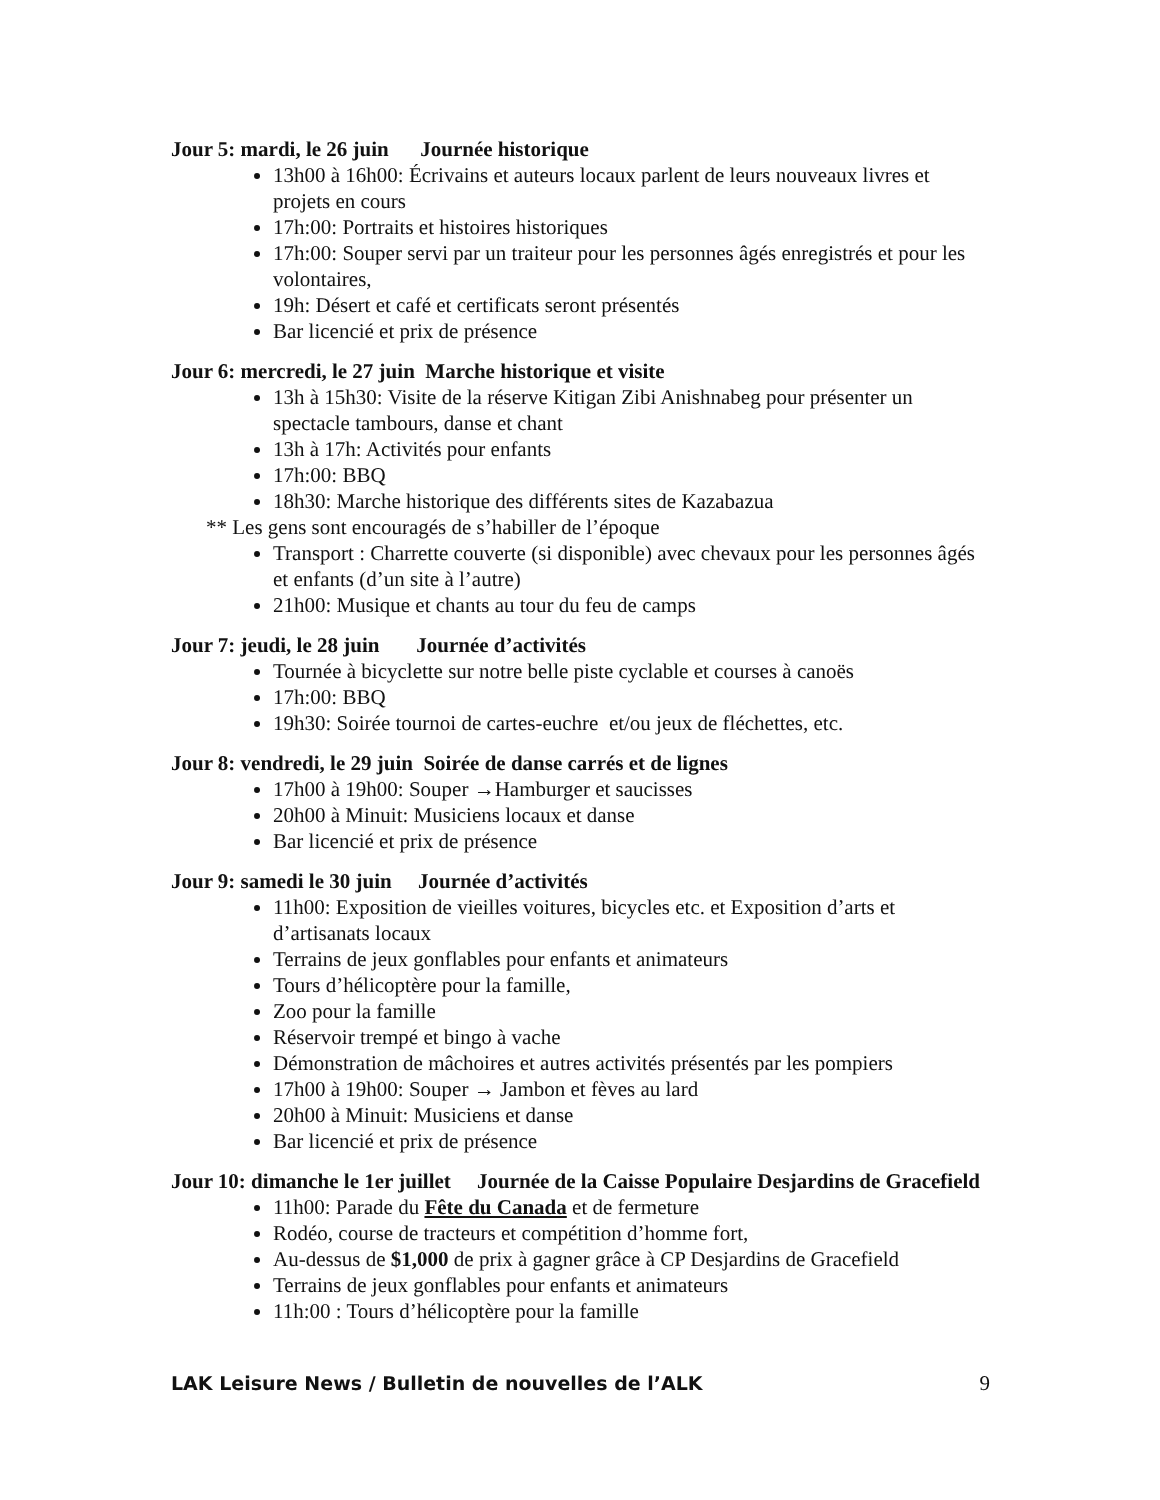Jour 5: mardi, le 26 juin Journée historique
13h00 à 16h00: Écrivains et auteurs locaux parlent de leurs nouveaux livres et projets en cours
17h:00: Portraits et histoires historiques
17h:00: Souper servi par un traiteur pour les personnes âgés enregistrés et pour les volontaires,
19h: Désert et café et certificats seront présentés
Bar licencié et prix de présence
Jour 6: mercredi, le 27 juin Marche historique et visite
13h à 15h30: Visite de la réserve Kitigan Zibi Anishnabeg pour présenter un spectacle tambours, danse et chant
13h à 17h: Activités pour enfants
17h:00: BBQ
18h30: Marche historique des différents sites de Kazabazua
** Les gens sont encouragés de s’habiller de l’époque
Transport : Charrette couverte (si disponible) avec chevaux pour les personnes âgés et enfants (d’un site à l’autre)
21h00: Musique et chants au tour du feu de camps
Jour 7: jeudi, le 28 juin Journée d’activités
Tournée à bicyclette sur notre belle piste cyclable et courses à canoës
17h:00: BBQ
19h30: Soirée tournoi de cartes-euchre et/ou jeux de fléchettes, etc.
Jour 8: vendredi, le 29 juin Soirée de danse carrés et de lignes
17h00 à 19h00: Souper →Hamburger et saucisses
20h00 à Minuit: Musiciens locaux et danse
Bar licencié et prix de présence
Jour 9: samedi le 30 juin Journée d’activités
11h00: Exposition de vieilles voitures, bicycles etc. et Exposition d’arts et d’artisanats locaux
Terrains de jeux gonflables pour enfants et animateurs
Tours d’hélicoptère pour la famille,
Zoo pour la famille
Réservoir trempé et bingo à vache
Démonstration de mâchoires et autres activités présentés par les pompiers
17h00 à 19h00: Souper → Jambon et fèves au lard
20h00 à Minuit: Musiciens et danse
Bar licencié et prix de présence
Jour 10: dimanche le 1er juillet Journée de la Caisse Populaire Desjardins de Gracefield
11h00: Parade du Fête du Canada et de fermeture
Rodéo, course de tracteurs et compétition d’homme fort,
Au-dessus de $1,000 de prix à gagner grâce à CP Desjardins de Gracefield
Terrains de jeux gonflables pour enfants et animateurs
11h:00 : Tours d’hélicoptère pour la famille
LAK Leisure News / Bulletin de nouvelles de l’ALK 9